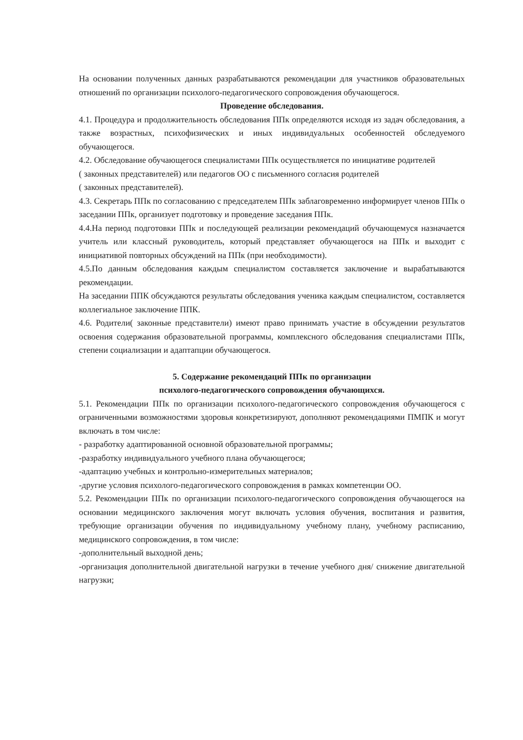На основании полученных данных разрабатываются рекомендации для участников образовательных отношений по организации психолого-педагогического сопровождения обучающегося.
Проведение обследования.
4.1. Процедура и продолжительность обследования ППк определяются исходя из задач обследования, а также возрастных, психофизических и иных индивидуальных особенностей обследуемого обучающегося.
4.2. Обследование обучающегося специалистами ППк осуществляется по инициативе родителей
( законных представителей) или педагогов ОО с письменного согласия родителей
( законных представителей).
4.3. Секретарь ППк по согласованию с председателем ППк заблаговременно информирует членов ППк о заседании ППк, организует подготовку и проведение заседания ППк.
4.4.На период подготовки ППк и последующей реализации рекомендаций обучающемуся назначается учитель или классный руководитель, который представляет обучающегося на ППк и выходит с инициативой повторных обсуждений на ППк (при необходимости).
4.5.По данным обследования каждым специалистом составляется заключение и вырабатываются рекомендации.
На заседании ППК обсуждаются результаты обследования ученика каждым специалистом, составляется коллегиальное заключение ППК.
4.6. Родители( законные представители) имеют право принимать участие в обсуждении результатов освоения содержания образовательной программы, комплексного обследования специалистами ППк, степени социализации и адаптапции обучающегося.
5. Содержание рекомендаций ППк по организации
психолого-педагогического сопровождения обучающихся.
5.1. Рекомендации ППк по организации психолого-педагогического сопровождения обучающегося с ограниченными возможностями здоровья конкретизируют, дополняют рекомендациями ПМПК и могут включать в том числе:
- разработку адаптированной основной образовательной программы;
-разработку индивидуального учебного плана обучающегося;
-адаптацию учебных и контрольно-измерительных материалов;
-другие условия психолого-педагогического сопровождения в рамках компетенции ОО.
5.2. Рекомендации ППк по организации психолого-педагогического сопровождения обучающегося на основании медицинского заключения могут включать условия обучения, воспитания и развития, требующие организации обучения по индивидуальному учебному плану, учебному расписанию, медицинского сопровождения, в том числе:
-дополнительный выходной день;
-организация дополнительной двигательной нагрузки в течение учебного дня/ снижение двигательной нагрузки;